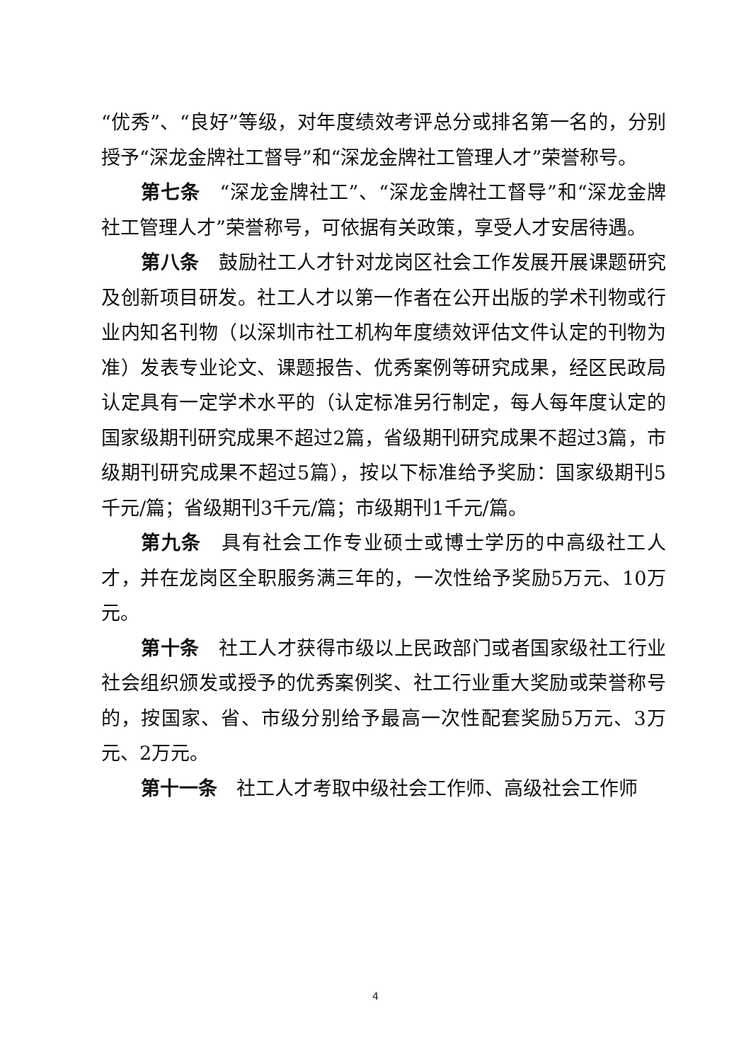“优秀”、“良好”等级，对年度绩效考评总分或排名第一名的，分别授予“深龙金牌社工督导”和“深龙金牌社工管理人才”荣誉称号。
第七条　“深龙金牌社工”、“深龙金牌社工督导”和“深龙金牌社工管理人才”荣誉称号，可依据有关政策，享受人才安居待遇。
第八条　鼓励社工人才针对龙岗区社会工作发展开展课题研究及创新项目研发。社工人才以第一作者在公开出版的学术刊物或行业内知名刊物（以深圳市社工机构年度绩效评估文件认定的刊物为准）发表专业论文、课题报告、优秀案例等研究成果，经区民政局认定具有一定学术水平的（认定标准另行制定，每人每年度认定的国家级期刊研究成果不超过2篇，省级期刊研究成果不超过3篇，市级期刊研究成果不超过5篇），按以下标准给予奖励：国家级期刊5千元/篇；省级期刊3千元/篇；市级期刊1千元/篇。
第九条　具有社会工作专业硕士或博士学历的中高级社工人才，并在龙岗区全职服务满三年的，一次性给予奖励5万元、10万元。
第十条　社工人才获得市级以上民政部门或者国家级社工行业社会组织颁发或授予的优秀案例奖、社工行业重大奖励或荣誉称号的，按国家、省、市级分别给予最高一次性配套奖励5万元、3万元、2万元。
第十一条　社工人才考取中级社会工作师、高级社会工作师
4